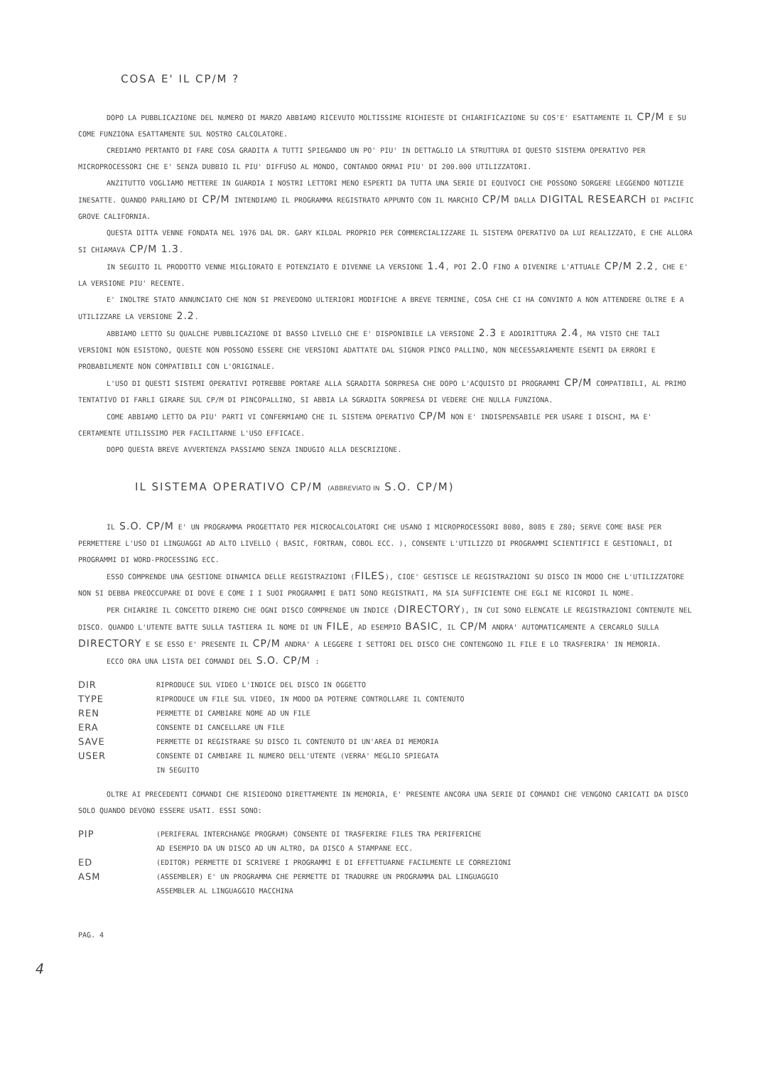COSA E' IL CP/M ?
DOPO LA PUBBLICAZIONE DEL NUMERO DI MARZO ABBIAMO RICEVUTO MOLTISSIME RICHIESTE DI CHIARIFICAZIONE SU COS'E' ESATTAMENTE IL CP/M E SU COME FUNZIONA ESATTAMENTE SUL NOSTRO CALCOLATORE.
CREDIAMO PERTANTO DI FARE COSA GRADITA A TUTTI SPIEGANDO UN PO' PIU' IN DETTAGLIO LA STRUTTURA DI QUESTO SISTEMA OPERATIVO PER MICROPROCESSORI CHE E' SENZA DUBBIO IL PIU' DIFFUSO AL MONDO, CONTANDO ORMAI PIU' DI 200.000 UTILIZZATORI.
ANZITUTTO VOGLIAMO METTERE IN GUARDIA I NOSTRI LETTORI MENO ESPERTI DA TUTTA UNA SERIE DI EQUIVOCI CHE POSSONO SORGERE LEGGENDO NOTIZIE INESATTE. QUANDO PARLIAMO DI CP/M INTENDIAMO IL PROGRAMMA REGISTRATO APPUNTO CON IL MARCHIO CP/M DALLA DIGITAL RESEARCH DI PACIFIC GROVE CALIFORNIA.
QUESTA DITTA VENNE FONDATA NEL 1976 DAL DR. GARY KILDAL PROPRIO PER COMMERCIALIZZARE IL SISTEMA OPERATIVO DA LUI REALIZZATO, E CHE ALLORA SI CHIAMAVA CP/M 1.3.
IN SEGUITO IL PRODOTTO VENNE MIGLIORATO E POTENZIATO E DIVENNE LA VERSIONE 1.4, POI 2.0 FINO A DIVENIRE L'ATTUALE CP/M 2.2, CHE E' LA VERSIONE PIU' RECENTE.
E' INOLTRE STATO ANNUNCIATO CHE NON SI PREVEDONO ULTERIORI MODIFICHE A BREVE TERMINE, COSA CHE CI HA CONVINTO A NON ATTENDERE OLTRE E A UTILIZZARE LA VERSIONE 2.2.
ABBIAMO LETTO SU QUALCHE PUBBLICAZIONE DI BASSO LIVELLO CHE E' DISPONIBILE LA VERSIONE 2.3 E ADDIRITTURA 2.4, MA VISTO CHE TALI VERSIONI NON ESISTONO, QUESTE NON POSSONO ESSERE CHE VERSIONI ADATTATE DAL SIGNOR PINCO PALLINO, NON NECESSARIAMENTE ESENTI DA ERRORI E PROBABILMENTE NON COMPATIBILI CON L'ORIGINALE.
L'USO DI QUESTI SISTEMI OPERATIVI POTREBBE PORTARE ALLA SGRADITA SORPRESA CHE DOPO L'ACQUISTO DI PROGRAMMI CP/M COMPATIBILI, AL PRIMO TENTATIVO DI FARLI GIRARE SUL CP/M DI PINCOPALLINO, SI ABBIA LA SGRADITA SORPRESA DI VEDERE CHE NULLA FUNZIONA.
COME ABBIAMO LETTO DA PIU' PARTI VI CONFERMIAMO CHE IL SISTEMA OPERATIVO CP/M NON E' INDISPENSABILE PER USARE I DISCHI, MA E' CERTAMENTE UTILISSIMO PER FACILITARNE L'USO EFFICACE.
DOPO QUESTA BREVE AVVERTENZA PASSIAMO SENZA INDUGIO ALLA DESCRIZIONE.
IL SISTEMA OPERATIVO CP/M (ABBREVIATO IN S.O. CP/M)
IL S.O. CP/M E' UN PROGRAMMA PROGETTATO PER MICROCALCOLATORI CHE USANO I MICROPROCESSORI 8080, 8085 E Z80; SERVE COME BASE PER PERMETTERE L'USO DI LINGUAGGI AD ALTO LIVELLO ( BASIC, FORTRAN, COBOL ECC. ), CONSENTE L'UTILIZZO DI PROGRAMMI SCIENTIFICI E GESTIONALI, DI PROGRAMMI DI WORD-PROCESSING ECC.
ESSO COMPRENDE UNA GESTIONE DINAMICA DELLE REGISTRAZIONI (FILES), CIOE' GESTISCE LE REGISTRAZIONI SU DISCO IN MODO CHE L'UTILIZZATORE NON SI DEBBA PREOCCUPARE DI DOVE E COME I I SUOI PROGRAMMI E DATI SONO REGISTRATI, MA SIA SUFFICIENTE CHE EGLI NE RICORDI IL NOME.
PER CHIARIRE IL CONCETTO DIREMO CHE OGNI DISCO COMPRENDE UN INDICE (DIRECTORY), IN CUI SONO ELENCATE LE REGISTRAZIONI CONTENUTE NEL DISCO. QUANDO L'UTENTE BATTE SULLA TASTIERA IL NOME DI UN FILE, AD ESEMPIO BASIC, IL CP/M ANDRA' AUTOMATICAMENTE A CERCARLO SULLA DIRECTORY E SE ESSO E' PRESENTE IL CP/M ANDRA' A LEGGERE I SETTORI DEL DISCO CHE CONTENGONO IL FILE E LO TRASFERIRA' IN MEMORIA.
ECCO ORA UNA LISTA DEI COMANDI DEL S.O. CP/M :
| DIR | RIPRODUCE SUL VIDEO L'INDICE DEL DISCO IN OGGETTO |
| TYPE | RIPRODUCE UN FILE SUL VIDEO, IN MODO DA POTERNE CONTROLLARE IL CONTENUTO |
| REN | PERMETTE DI CAMBIARE NOME AD UN FILE |
| ERA | CONSENTE DI CANCELLARE UN FILE |
| SAVE | PERMETTE DI REGISTRARE SU DISCO IL CONTENUTO DI UN'AREA DI MEMORIA |
| USER | CONSENTE DI CAMBIARE IL NUMERO DELL'UTENTE (VERRA' MEGLIO SPIEGATA IN SEGUITO |
OLTRE AI PRECEDENTI COMANDI CHE RISIEDONO DIRETTAMENTE IN MEMORIA, E' PRESENTE ANCORA UNA SERIE DI COMANDI CHE VENGONO CARICATI DA DISCO SOLO QUANDO DEVONO ESSERE USATI. ESSI SONO:
| PIP | (PERIFERAL INTERCHANGE PROGRAM) CONSENTE DI TRASFERIRE FILES TRA PERIFERICHE AD ESEMPIO DA UN DISCO AD UN ALTRO, DA DISCO A STAMPANE ECC. |
| ED | (EDITOR) PERMETTE DI SCRIVERE I PROGRAMMI E DI EFFETTUARNE FACILMENTE LE CORREZIONI |
| ASM | (ASSEMBLER) E' UN PROGRAMMA CHE PERMETTE DI TRADURRE UN PROGRAMMA DAL LINGUAGGIO ASSEMBLER AL LINGUAGGIO MACCHINA |
PAG. 4
4